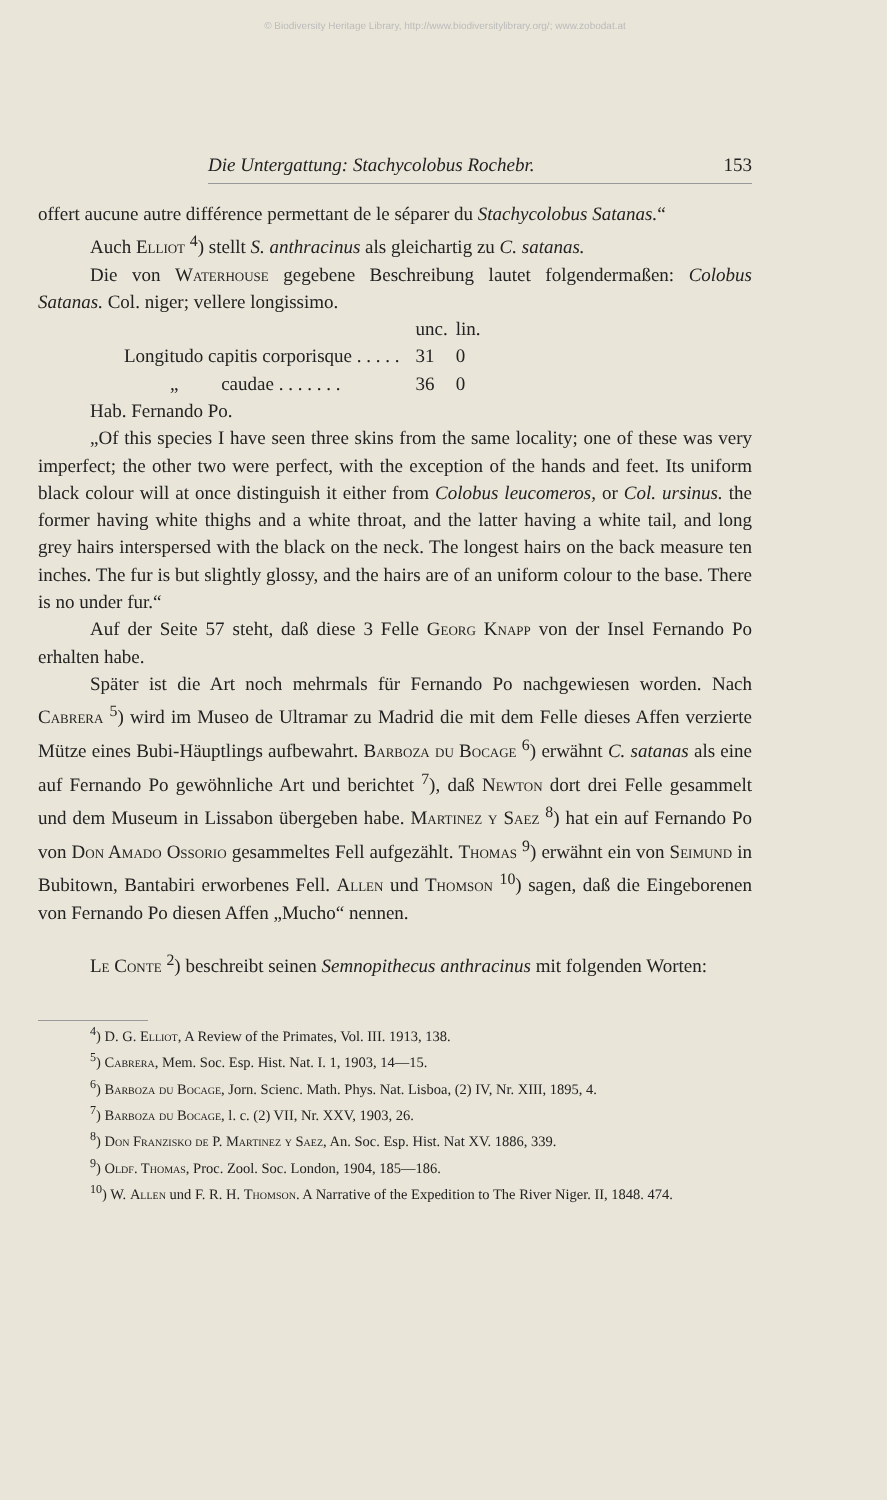© Biodiversity Heritage Library, http://www.biodiversitylibrary.org/; www.zobodat.at
Die Untergattung: Stachycolobus Rochebr. 153
offert aucune autre différence permettant de le séparer du Stachycolobus Satanas.“
Auch Elliot <sup>4</sup>) stellt S. anthracinus als gleichartig zu C. satanas.
Die von Waterhouse gegebene Beschreibung lautet folgendermaßen: Colobus Satanas. Col. niger; vellere longissimo.
| | | unc. | lin. |
| Longitudo capitis corporisque . . . . . | | 31 | 0 |
| „ caudae . . . . . . . | | 36 | 0 |
Hab. Fernando Po.
„Of this species I have seen three skins from the same locality; one of these was very imperfect; the other two were perfect, with the exception of the hands and feet. Its uniform black colour will at once distinguish it either from Colobus leucomeros, or Col. ursinus. the former having white thighs and a white throat, and the latter having a white tail, and long grey hairs interspersed with the black on the neck. The longest hairs on the back measure ten inches. The fur is but slightly glossy, and the hairs are of an uniform colour to the base. There is no under fur.“
Auf der Seite 57 steht, daß diese 3 Felle Georg Knapp von der Insel Fernando Po erhalten habe.
Später ist die Art noch mehrmals für Fernando Po nachgewiesen worden. Nach Cabrera <sup>5</sup>) wird im Museo de Ultramar zu Madrid die mit dem Felle dieses Affen verzierte Mütze eines Bubi-Häuptlings aufbewahrt. Barboza du Bocage <sup>6</sup>) erwähnt C. satanas als eine auf Fernando Po gewöhnliche Art und berichtet <sup>7</sup>), daß Newton dort drei Felle gesammelt und dem Museum in Lissabon übergeben habe. Martinez y Saez <sup>8</sup>) hat ein auf Fernando Po von Don Amado Ossorio gesammeltes Fell aufgezählt. Thomas <sup>9</sup>) erwähnt ein von Seimund in Bubitown, Bantabiri erworbenes Fell. Allen und Thomson <sup>10</sup>) sagen, daß die Eingeborenen von Fernando Po diesen Affen „Mucho“ nennen.
Le Conte <sup>2</sup>) beschreibt seinen Semnopithecus anthracinus mit folgenden Worten:
<sup>4</sup>) D. G. Elliot, A Review of the Primates, Vol. III. 1913, 138.
<sup>5</sup>) Cabrera, Mem. Soc. Esp. Hist. Nat. I. 1, 1903, 14—15.
<sup>6</sup>) Barboza du Bocage, Jorn. Scienc. Math. Phys. Nat. Lisboa, (2) IV, Nr. XIII, 1895, 4.
<sup>7</sup>) Barboza du Bocage, l. c. (2) VII, Nr. XXV, 1903, 26.
<sup>8</sup>) Don Franzisko de P. Martinez y Saez, An. Soc. Esp. Hist. Nat XV. 1886, 339.
<sup>9</sup>) Oldf. Thomas, Proc. Zool. Soc. London, 1904, 185—186.
<sup>10</sup>) W. Allen und F. R. H. Thomson. A Narrative of the Expedition to The River Niger. II, 1848. 474.